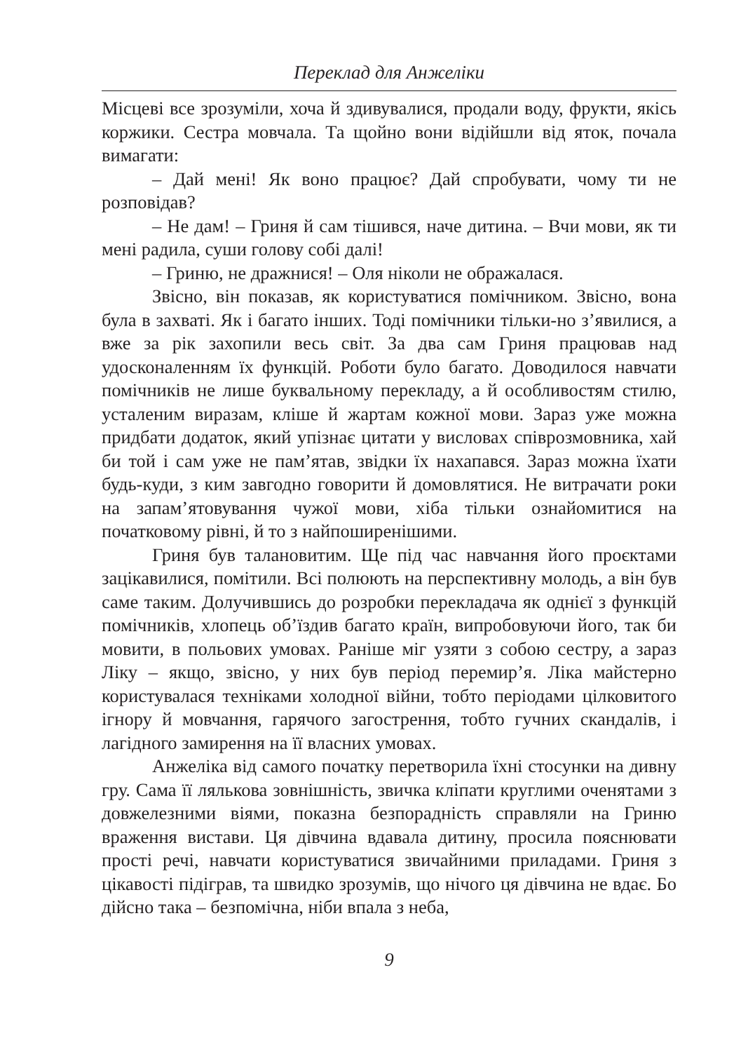Переклад для Анжеліки
Місцеві все зрозуміли, хоча й здивувалися, продали воду, фрукти, якісь коржики. Сестра мовчала. Та щойно вони відійшли від яток, почала вимагати:
– Дай мені! Як воно працює? Дай спробувати, чому ти не розповідав?
– Не дам! – Гриня й сам тішився, наче дитина. – Вчи мови, як ти мені радила, суши голову собі далі!
– Гриню, не дражнися! – Оля ніколи не ображалася.
Звісно, він показав, як користуватися помічником. Звісно, вона була в захваті. Як і багато інших. Тоді помічники тільки-но з’явилися, а вже за рік захопили весь світ. За два сам Гриня працював над удосконаленням їх функцій. Роботи було багато. Доводилося навчати помічників не лише буквальному перекладу, а й особливостям стилю, усталеним виразам, кліше й жартам кожної мови. Зараз уже можна придбати додаток, який упізнає цитати у висловах співрозмовника, хай би той і сам уже не пам’ятав, звідки їх нахапався. Зараз можна їхати будь-куди, з ким завгодно говорити й домовлятися. Не витрачати роки на запам’ятовування чужої мови, хіба тільки ознайомитися на початковому рівні, й то з найпоширенішими.
Гриня був талановитим. Ще під час навчання його проєктами зацікавилися, помітили. Всі полюють на перспективну молодь, а він був саме таким. Долучившись до розробки перекладача як однієї з функцій помічників, хлопець об’їздив багато країн, випробовуючи його, так би мовити, в польових умовах. Раніше міг узяти з собою сестру, а зараз Ліку – якщо, звісно, у них був період перемир’я. Ліка майстерно користувалася техніками холодної війни, тобто періодами цілковитого ігнору й мовчання, гарячого загострення, тобто гучних скандалів, і лагідного замирення на її власних умовах.
Анжеліка від самого початку перетворила їхні стосунки на дивну гру. Сама її лялькова зовнішність, звичка кліпати круглими оченятами з довжелезними віями, показна безпорадність справляли на Гриню враження вистави. Ця дівчина вдавала дитину, просила пояснювати прості речі, навчати користуватися звичайними приладами. Гриня з цікавості підіграв, та швидко зрозумів, що нічого ця дівчина не вдає. Бо дійсно така – безпомічна, ніби впала з неба,
9